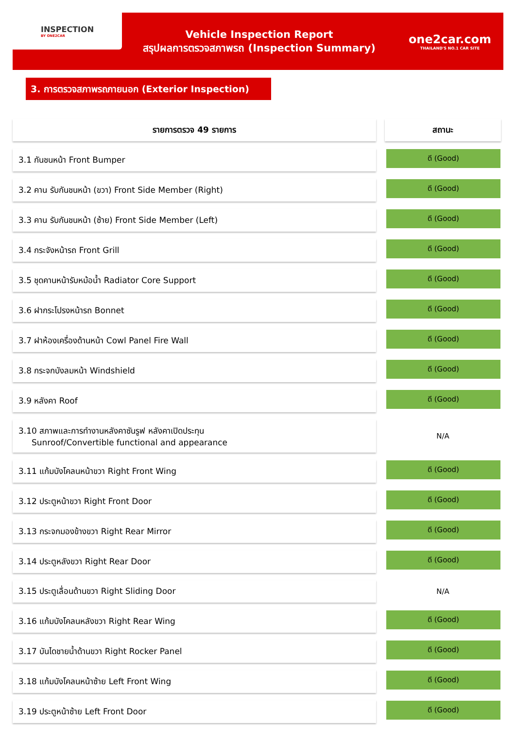INSPECTION
BY ONE2CAR
Vehicle Inspection Report
สรุปผลการตรวจสภาพรถ (Inspection Summary)
one2car.com
THAILAND'S NO.1 CAR SITE
3. การตรวจสภาพรถภายนอก (Exterior Inspection)
| รายการตรวจ 49 รายการ | | สถานะ |
| 3.1 กันชนหน้า Front Bumper | | ดี (Good) |
| 3.2 คาน รับกันชนหน้า (ขวา) Front Side Member (Right) | | ดี (Good) |
| 3.3 คาน รับกันชนหน้า (ซ้าย) Front Side Member (Left) | | ดี (Good) |
| 3.4 กระจังหน้ารถ Front Grill | | ดี (Good) |
| 3.5 ชุดคานหน้ารับหม้อน้ำ Radiator Core Support | | ดี (Good) |
| 3.6 ฝากระโปรงหน้ารถ Bonnet | | ดี (Good) |
| 3.7 ฝาห้องเครื่องด้านหน้า Cowl Panel Fire Wall | | ดี (Good) |
| 3.8 กระจกบังลมหน้า Windshield | | ดี (Good) |
| 3.9 หลังคา Roof | | ดี (Good) |
| 3.10 สภาพและการทำงานหลังคาซันรูฟ หลังคาเปิดประทุน Sunroof/Convertible functional and appearance | | N/A |
| 3.11 แก้มบังโคลนหน้าขวา Right Front Wing | | ดี (Good) |
| 3.12 ประตูหน้าขวา Right Front Door | | ดี (Good) |
| 3.13 กระจกมองข้างขวา Right Rear Mirror | | ดี (Good) |
| 3.14 ประตูหลังขวา Right Rear Door | | ดี (Good) |
| 3.15 ประตูเลื่อนด้านขวา Right Sliding Door | | N/A |
| 3.16 แก้มบังโคลนหลังขวา Right Rear Wing | | ดี (Good) |
| 3.17 บันไดชายน้ำด้านขวา Right Rocker Panel | | ดี (Good) |
| 3.18 แก้มบังโคลนหน้าซ้าย Left Front Wing | | ดี (Good) |
| 3.19 ประตูหน้าซ้าย Left Front Door | | ดี (Good) |